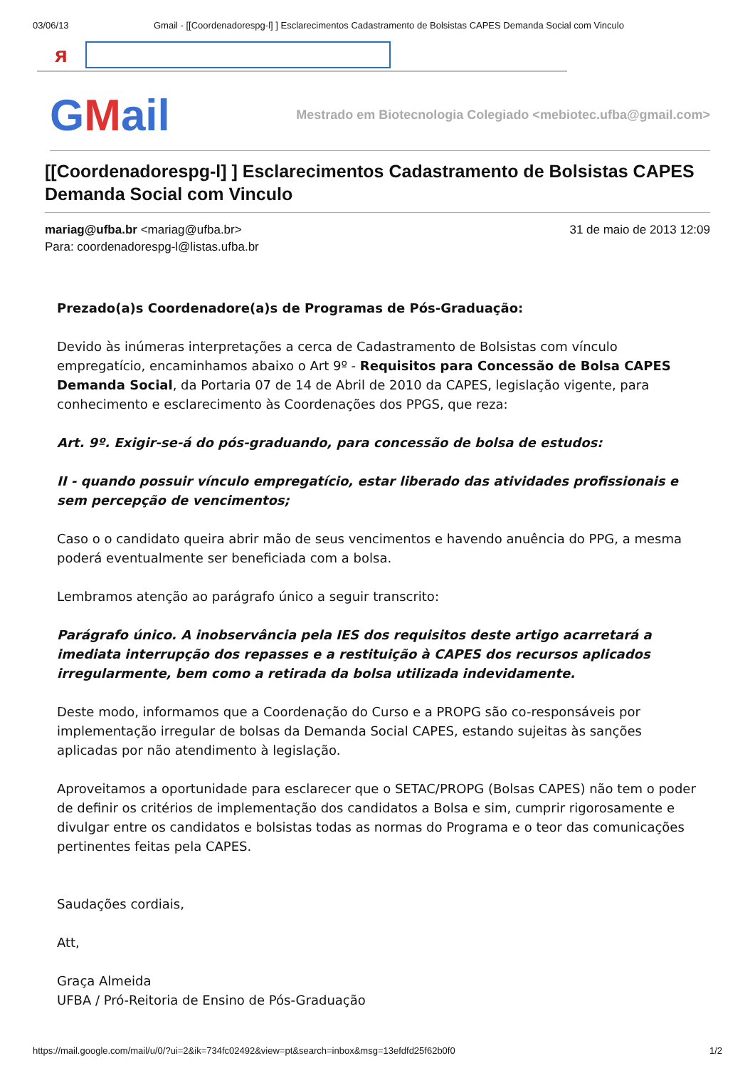03/06/13 Gmail - [[Coordenadorespg-l] ] Esclarecimentos Cadastramento de Bolsistas CAPES Demanda Social com Vinculo
ᴙ
GMail
Mestrado em Biotecnologia Colegiado <mebiotec.ufba@gmail.com>
[[Coordenadorespg-l] ] Esclarecimentos Cadastramento de Bolsistas CAPES Demanda Social com Vinculo
mariag@ufba.br <mariag@ufba.br>
Para: coordenadorespg-l@listas.ufba.br
31 de maio de 2013 12:09
Prezado(a)s Coordenadore(a)s de Programas de Pós-Graduação:
Devido às inúmeras interpretações a cerca de Cadastramento de Bolsistas com vínculo empregatício, encaminhamos abaixo o Art 9º - Requisitos para Concessão de Bolsa CAPES Demanda Social, da Portaria 07 de 14 de Abril de 2010 da CAPES, legislação vigente, para conhecimento e esclarecimento às Coordenações dos PPGS, que reza:
Art. 9º. Exigir-se-á do pós-graduando, para concessão de bolsa de estudos:
II - quando possuir vínculo empregatício, estar liberado das atividades profissionais e sem percepção de vencimentos;
Caso o o candidato queira abrir mão de seus vencimentos e havendo anuência do PPG, a mesma poderá eventualmente ser beneficiada com a bolsa.
Lembramos atenção ao parágrafo único a seguir transcrito:
Parágrafo único. A inobservância pela IES dos requisitos deste artigo acarretará a imediata interrupção dos repasses e a restituição à CAPES dos recursos aplicados irregularmente, bem como a retirada da bolsa utilizada indevidamente.
Deste modo, informamos que a Coordenação do Curso e a PROPG são co-responsáveis por implementação irregular de bolsas da Demanda Social CAPES, estando sujeitas às sanções aplicadas por não atendimento à legislação.
Aproveitamos a oportunidade para esclarecer que o SETAC/PROPG (Bolsas CAPES) não tem o poder de definir os critérios de implementação dos candidatos a Bolsa e sim, cumprir rigorosamente e divulgar entre os candidatos e bolsistas todas as normas do Programa e o teor das comunicações pertinentes feitas pela CAPES.
Saudações cordiais,
Att,
Graça Almeida
UFBA / Pró-Reitoria de Ensino de Pós-Graduação
https://mail.google.com/mail/u/0/?ui=2&ik=734fc02492&view=pt&search=inbox&msg=13efdfd25f62b0f0
1/2